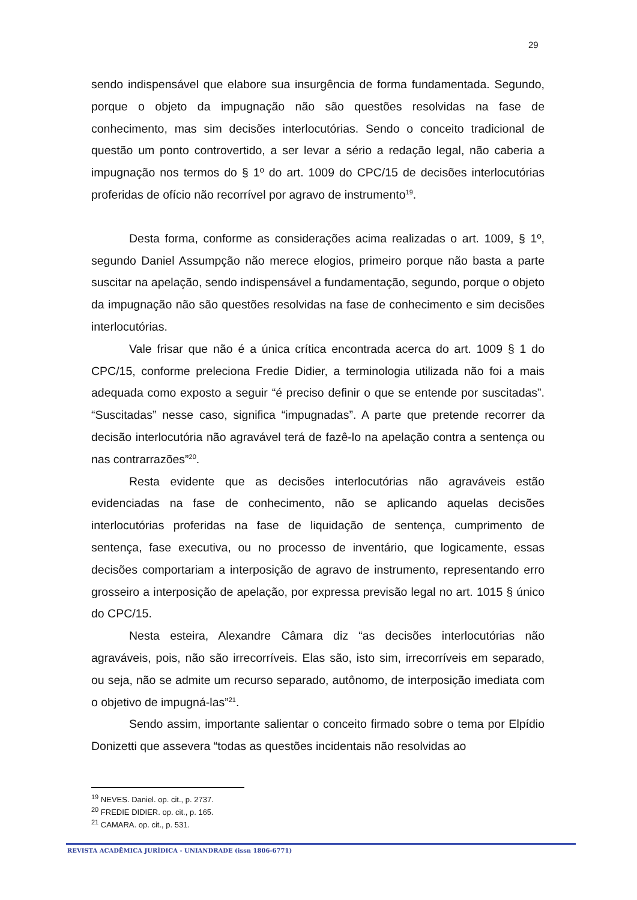29
sendo indispensável que elabore sua insurgência de forma fundamentada. Segundo, porque o objeto da impugnação não são questões resolvidas na fase de conhecimento, mas sim decisões interlocutórias. Sendo o conceito tradicional de questão um ponto controvertido, a ser levar a sério a redação legal, não caberia a impugnação nos termos do § 1º do art. 1009 do CPC/15 de decisões interlocutórias proferidas de ofício não recorrível por agravo de instrumento<sup>19</sup>.
Desta forma, conforme as considerações acima realizadas o art. 1009, § 1º, segundo Daniel Assumpção não merece elogios, primeiro porque não basta a parte suscitar na apelação, sendo indispensável a fundamentação, segundo, porque o objeto da impugnação não são questões resolvidas na fase de conhecimento e sim decisões interlocutórias.
Vale frisar que não é a única crítica encontrada acerca do art. 1009 § 1 do CPC/15, conforme preleciona Fredie Didier, a terminologia utilizada não foi a mais adequada como exposto a seguir “é preciso definir o que se entende por suscitadas”. “Suscitadas” nesse caso, significa “impugnadas”. A parte que pretende recorrer da decisão interlocutória não agravável terá de fazê-lo na apelação contra a sentença ou nas contrarrazões”<sup>20</sup>.
Resta evidente que as decisões interlocutórias não agraváveis estão evidenciadas na fase de conhecimento, não se aplicando aquelas decisões interlocutórias proferidas na fase de liquidação de sentença, cumprimento de sentença, fase executiva, ou no processo de inventário, que logicamente, essas decisões comportariam a interposição de agravo de instrumento, representando erro grosseiro a interposição de apelação, por expressa previsão legal no art. 1015 § único do CPC/15.
Nesta esteira, Alexandre Câmara diz “as decisões interlocutórias não agraváveis, pois, não são irrecorríveis. Elas são, isto sim, irrecorríveis em separado, ou seja, não se admite um recurso separado, autônomo, de interposição imediata com o objetivo de impugná-las”<sup>21</sup>.
Sendo assim, importante salientar o conceito firmado sobre o tema por Elpídio Donizetti que assevera “todas as questões incidentais não resolvidas ao
<sup>19</sup> NEVES. Daniel. op. cit., p. 2737.
<sup>20</sup> FREDIE DIDIER. op. cit., p. 165.
<sup>21</sup> CAMARA. op. cit., p. 531.
REVISTA ACADÊMICA JURÍDICA - UNIANDRADE (issn 1806-6771)